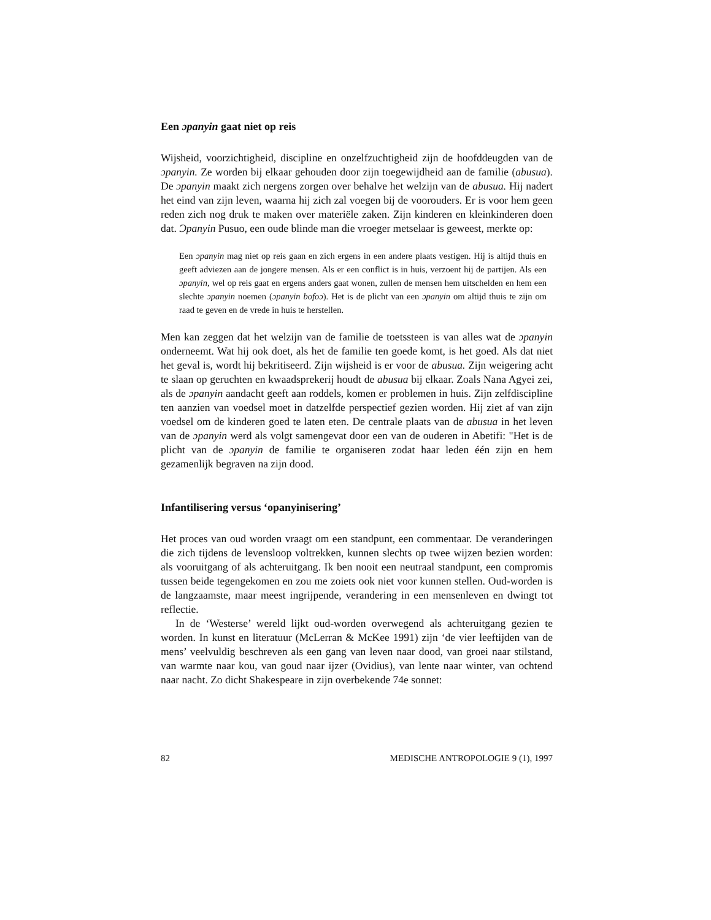Een ɔpanyin gaat niet op reis
Wijsheid, voorzichtigheid, discipline en onzelfzuchtigheid zijn de hoofddeugden van de ɔpanyin. Ze worden bij elkaar gehouden door zijn toegewijdheid aan de familie (abusua). De ɔpanyin maakt zich nergens zorgen over behalve het welzijn van de abusua. Hij nadert het eind van zijn leven, waarna hij zich zal voegen bij de voorouders. Er is voor hem geen reden zich nog druk te maken over materiële zaken. Zijn kinderen en kleinkinderen doen dat. Ɔpanyin Pusuo, een oude blinde man die vroeger metselaar is geweest, merkte op:
Een ɔpanyin mag niet op reis gaan en zich ergens in een andere plaats vestigen. Hij is altijd thuis en geeft adviezen aan de jongere mensen. Als er een conflict is in huis, verzoent hij de partijen. Als een ɔpanyin, wel op reis gaat en ergens anders gaat wonen, zullen de mensen hem uitschelden en hem een slechte ɔpanyin noemen (ɔpanyin bofoɔ). Het is de plicht van een ɔpanyin om altijd thuis te zijn om raad te geven en de vrede in huis te herstellen.
Men kan zeggen dat het welzijn van de familie de toetssteen is van alles wat de ɔpanyin onderneemt. Wat hij ook doet, als het de familie ten goede komt, is het goed. Als dat niet het geval is, wordt hij bekritiseerd. Zijn wijsheid is er voor de abusua. Zijn weigering acht te slaan op geruchten en kwaadsprekerij houdt de abusua bij elkaar. Zoals Nana Agyei zei, als de ɔpanyin aandacht geeft aan roddels, komen er problemen in huis. Zijn zelfdiscipline ten aanzien van voedsel moet in datzelfde perspectief gezien worden. Hij ziet af van zijn voedsel om de kinderen goed te laten eten. De centrale plaats van de abusua in het leven van de ɔpanyin werd als volgt samengevat door een van de ouderen in Abetifi: "Het is de plicht van de ɔpanyin de familie te organiseren zodat haar leden één zijn en hem gezamenlijk begraven na zijn dood.
Infantilisering versus ‘opanyinisering’
Het proces van oud worden vraagt om een standpunt, een commentaar. De veranderingen die zich tijdens de levensloop voltrekken, kunnen slechts op twee wijzen bezien worden: als vooruitgang of als achteruitgang. Ik ben nooit een neutraal standpunt, een compromis tussen beide tegengekomen en zou me zoiets ook niet voor kunnen stellen. Oud-worden is de langzaamste, maar meest ingrijpende, verandering in een mensenleven en dwingt tot reflectie.
In de ‘Westerse’ wereld lijkt oud-worden overwegend als achteruitgang gezien te worden. In kunst en literatuur (McLerran & McKee 1991) zijn ‘de vier leeftijden van de mens’ veelvuldig beschreven als een gang van leven naar dood, van groei naar stilstand, van warmte naar kou, van goud naar ijzer (Ovidius), van lente naar winter, van ochtend naar nacht. Zo dicht Shakespeare in zijn overbekende 74e sonnet:
82 MEDISCHE ANTROPOLOGIE 9 (1), 1997